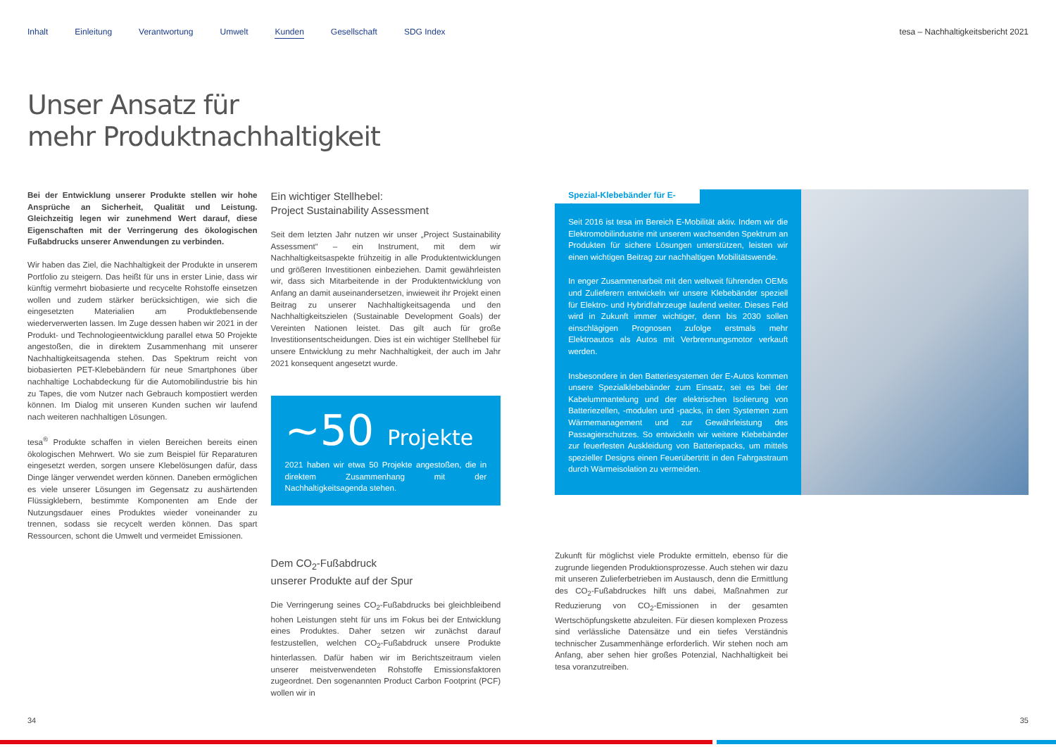Inhalt Einleitung Verantwortung Umwelt Kunden Gesellschaft SDG Index tesa – Nachhaltigkeitsbericht 2021
Unser Ansatz für
mehr Produktnachhaltigkeit
Bei der Entwicklung unserer Produkte stellen wir hohe Ansprüche an Sicherheit, Qualität und Leistung. Gleichzeitig legen wir zunehmend Wert darauf, diese Eigenschaften mit der Verringerung des ökologischen Fußabdrucks unserer Anwendungen zu verbinden.
Wir haben das Ziel, die Nachhaltigkeit der Produkte in unserem Portfolio zu steigern. Das heißt für uns in erster Linie, dass wir künftig vermehrt biobasierte und recycelte Rohstoffe einsetzen wollen und zudem stärker berücksichtigen, wie sich die eingesetzten Materialien am Produktlebensende wiederverwerten lassen. Im Zuge dessen haben wir 2021 in der Produkt- und Technologieentwicklung parallel etwa 50 Projekte angestoßen, die in direktem Zusammenhang mit unserer Nachhaltigkeitsagenda stehen. Das Spektrum reicht von biobasierten PET-Klebebändern für neue Smartphones über nachhaltige Lochabdeckung für die Automobilindustrie bis hin zu Tapes, die vom Nutzer nach Gebrauch kompostiert werden können. Im Dialog mit unseren Kunden suchen wir laufend nach weiteren nachhaltigen Lösungen.
tesa<sup>®</sup> Produkte schaffen in vielen Bereichen bereits einen ökologischen Mehrwert. Wo sie zum Beispiel für Reparaturen eingesetzt werden, sorgen unsere Klebelösungen dafür, dass Dinge länger verwendet werden können. Daneben ermöglichen es viele unserer Lösungen im Gegensatz zu aushärtenden Flüssigklebern, bestimmte Komponenten am Ende der Nutzungsdauer eines Produktes wieder voneinander zu trennen, sodass sie recycelt werden können. Das spart Ressourcen, schont die Umwelt und vermeidet Emissionen.
Ein wichtiger Stellhebel:
Project Sustainability Assessment
Seit dem letzten Jahr nutzen wir unser „Project Sustainability Assessment“ – ein Instrument, mit dem wir Nachhaltigkeitsaspekte frühzeitig in alle Produktentwicklungen und größeren Investitionen einbeziehen. Damit gewährleisten wir, dass sich Mitarbeitende in der Produktentwicklung von Anfang an damit auseinandersetzen, inwieweit ihr Projekt einen Beitrag zu unserer Nachhaltigkeitsagenda und den Nachhaltigkeitszielen (Sustainable Development Goals) der Vereinten Nationen leistet. Das gilt auch für große Investitionsentscheidungen. Dies ist ein wichtiger Stellhebel für unsere Entwicklung zu mehr Nachhaltigkeit, der auch im Jahr 2021 konsequent angesetzt wurde.
~50 Projekte
2021 haben wir etwa 50 Projekte angestoßen, die in direktem Zusammenhang mit der Nachhaltigkeitsagenda stehen.
Dem CO<sub>2</sub>-Fußabdruck
unserer Produkte auf der Spur
Die Verringerung seines CO<sub>2</sub>-Fußabdrucks bei gleichbleibend hohen Leistungen steht für uns im Fokus bei der Entwicklung eines Produktes. Daher setzen wir zunächst darauf festzustellen, welchen CO<sub>2</sub>-Fußabdruck unsere Produkte hinterlassen. Dafür haben wir im Berichtszeitraum vielen unserer meistverwendeten Rohstoffe Emissionsfaktoren zugeordnet. Den sogenannten Product Carbon Footprint (PCF) wollen wir in
Spezial-Klebebänder für E-Autos
Seit 2016 ist tesa im Bereich E-Mobilität aktiv. Indem wir die Elektromobilindustrie mit unserem wachsenden Spektrum an Produkten für sichere Lösungen unterstützen, leisten wir einen wichtigen Beitrag zur nachhaltigen Mobilitätswende.
In enger Zusammenarbeit mit den weltweit führenden OEMs und Zulieferern entwickeln wir unsere Klebebänder speziell für Elektro- und Hybridfahrzeuge laufend weiter. Dieses Feld wird in Zukunft immer wichtiger, denn bis 2030 sollen einschlägigen Prognosen zufolge erstmals mehr Elektroautos als Autos mit Verbrennungsmotor verkauft werden.
Insbesondere in den Batteriesystemen der E-Autos kommen unsere Spezialklebebänder zum Einsatz, sei es bei der Kabelummantelung und der elektrischen Isolierung von Batteriezellen, -modulen und -packs, in den Systemen zum Wärmemanagement und zur Gewährleistung des Passagierschutzes. So entwickeln wir weitere Klebebänder zur feuerfesten Auskleidung von Batteriepacks, um mittels spezieller Designs einen Feuerübertritt in den Fahrgastraum durch Wärmeisolation zu vermeiden.
Zukunft für möglichst viele Produkte ermitteln, ebenso für die zugrunde liegenden Produktionsprozesse. Auch stehen wir dazu mit unseren Zulieferbetrieben im Austausch, denn die Ermittlung des CO<sub>2</sub>-Fußabdruckes hilft uns dabei, Maßnahmen zur Reduzierung von CO<sub>2</sub>-Emissionen in der gesamten Wertschöpfungskette abzuleiten. Für diesen komplexen Prozess sind verlässliche Datensätze und ein tiefes Verständnis technischer Zusammenhänge erforderlich. Wir stehen noch am Anfang, aber sehen hier großes Potenzial, Nachhaltigkeit bei tesa voranzutreiben.
34 35